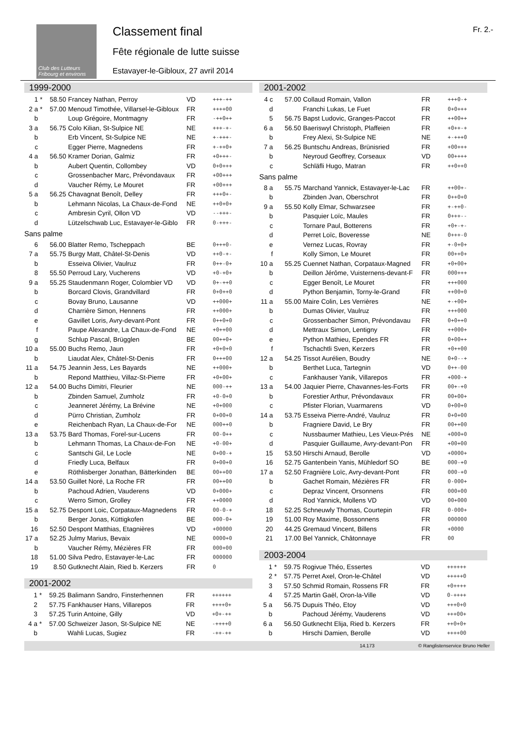Club des Lutteurs Fribourg et environs
Classement final
Fête régionale de lutte suisse
Estavayer-le-Gibloux, 27 avril 2014
Fr. 2.-
1999-2000
| 1 | * | 58.50 | Francey Nathan, Perroy | VD | +++-++ |
| 2 a | * | 57.00 | Menoud Timothée, Villarsel-le-Gibloux | FR | ++++00 |
| b | | | Loup Grégoire, Montmagny | FR | -++0++ |
| 3 a | | 56.75 | Colo Kilian, St-Sulpice NE | NE | +++-+- |
| b | | | Erb Vincent, St-Sulpice NE | NE | +-+++- |
| c | | | Egger Pierre, Magnedens | FR | +-++0+ |
| 4 a | | 56.50 | Kramer Dorian, Galmiz | FR | +0+++- |
| b | | | Aubert Quentin, Collombey | VD | 0+0+++ |
| c | | | Grossenbacher Marc, Prévondavaux | FR | +00+++ |
| d | | | Vaucher Rémy, Le Mouret | FR | +00+++ |
| 5 a | | 56.25 | Chavagnat Benoît, Delley | FR | +++0+- |
| b | | | Lehmann Nicolas, La Chaux-de-Fond | NE | ++0+0+ |
| c | | | Ambresin Cyril, Ollon VD | VD | --+++- |
| d | | | Lützelschwab Luc, Estavayer-le-Giblo | FR | 0-+++- |
| Sans palme | | | | | |
| 6 | | 56.00 | Blatter Remo, Tscheppach | BE | 0+++0- |
| 7 a | | 55.75 | Burgy Matt, Châtel-St-Denis | VD | ++0-+- |
| b | | | Esseiva Olivier, Vaulruz | FR | 0++-0+ |
| 8 | | 55.50 | Perroud Lary, Vucherens | VD | +0-+0+ |
| 9 a | | 55.25 | Staudenmann Roger, Colombier VD | VD | 0+-++0 |
| b | | | Borcard Clovis, Grandvillard | FR | 0+0++0 |
| c | | | Bovay Bruno, Lausanne | VD | ++000+ |
| d | | | Charrière Simon, Hennens | FR | ++000+ |
| e | | | Gavillet Loris, Avry-devant-Pont | FR | 0++0+0 |
| f | | | Paupe Alexandre, La Chaux-de-Fond | NE | +0++00 |
| g | | | Schlup Pascal, Brügglen | BE | 00++0+ |
| 10 a | | 55.00 | Buchs Remo, Jaun | FR | +0+0+0 |
| b | | | Liaudat Alex, Châtel-St-Denis | FR | 0+++00 |
| 11 a | | 54.75 | Jeannin Jess, Les Bayards | NE | ++000+ |
| b | | | Repond Matthieu, Villaz-St-Pierre | FR | +0+00+ |
| 12 a | | 54.00 | Buchs Dimitri, Fleurier | NE | 000-++ |
| b | | | Zbinden Samuel, Zumholz | FR | +0-0+0 |
| c | | | Jeanneret Jérémy, La Brévine | NE | +0+000 |
| d | | | Pürro Christian, Zumholz | FR | 0+00+0 |
| e | | | Reichenbach Ryan, La Chaux-de-For | NE | 000++0 |
| 13 a | | 53.75 | Bard Thomas, Forel-sur-Lucens | FR | 00-0++ |
| b | | | Lehmann Thomas, La Chaux-de-Fon | NE | +0-00+ |
| c | | | Santschi Gil, Le Locle | NE | 0+00-+ |
| d | | | Friedly Luca, Belfaux | FR | 0+00+0 |
| e | | | Röthlisberger Jonathan, Bätterkinden | BE | 00++00 |
| 14 a | | 53.50 | Guillet Noré, La Roche FR | FR | 00++00 |
| b | | | Pachoud Adrien, Vauderens | VD | 0+000+ |
| c | | | Werro Simon, Grolley | FR | ++0000 |
| 15 a | | 52.75 | Despont Loic, Corpataux-Magnedens | FR | 00-0-+ |
| b | | | Berger Jonas, Küttigkofen | BE | 000-0+ |
| 16 | | 52.50 | Despont Matthias, Etagnières | VD | +00000 |
| 17 a | | 52.25 | Julmy Marius, Bevaix | NE | 0000+0 |
| b | | | Vaucher Rémy, Mézières FR | FR | 000+00 |
| 18 | | 51.00 | Silva Pedro, Estavayer-le-Lac | FR | 000000 |
| 19 | | 8.50 | Gutknecht Alain, Ried b. Kerzers | FR | 0 |
2001-2002
| 1 | * | 59.25 | Balimann Sandro, Finsterhennen | FR | ++++++ |
| 2 | | 57.75 | Fankhauser Hans, Villarepos | FR | ++++0+ |
| 3 | | 57.25 | Turin Antoine, Gilly | VD | +0+-++ |
| 4 a | * | 57.00 | Schweizer Jason, St-Sulpice NE | NE | -++++0 |
| b | | | Wahli Lucas, Sugiez | FR | -++-++ |
2001-2002
| 4 c | | 57.00 | Collaud Romain, Vallon | FR | +++0-+ |
| d | | | Franchi Lukas, Le Fuet | FR | 0+0+++ |
| 5 | | 56.75 | Bapst Ludovic, Granges-Paccot | FR | ++00++ |
| 6 a | | 56.50 | Baeriswyl Christoph, Plaffeien | FR | +0++-+ |
| b | | | Frey Alexi, St-Sulpice NE | NE | +-+++0 |
| 7 a | | 56.25 | Buntschu Andreas, Brünisried | FR | +00+++ |
| b | | | Neyroud Geoffrey, Corseaux | VD | 00++++ |
| c | | | Schläfli Hugo, Matran | FR | ++0++0 |
| Sans palme | | | | | |
| 8 a | | 55.75 | Marchand Yannick, Estavayer-le-Lac | FR | ++00+- |
| b | | | Zbinden Jvan, Oberschrot | FR | 0++0+0 |
| 9 a | | 55.50 | Kolly Elmar, Schwarzsee | FR | +-++0- |
| b | | | Pasquier Loïc, Maules | FR | 0+++-- |
| c | | | Tornare Paul, Botterens | FR | +0+-+- |
| d | | | Perret Loïc, Boveresse | NE | 0+++-0 |
| e | | | Vernez Lucas, Rovray | FR | +-0+0+ |
| f | | | Kolly Simon, Le Mouret | FR | 00++0+ |
| 10 a | | 55.25 | Cuennet Nathan, Corpataux-Magned | FR | +0+00+ |
| b | | | Deillon Jérôme, Vuisternens-devant-F | FR | 000+++ |
| c | | | Egger Benoît, Le Mouret | FR | +++000 |
| d | | | Python Benjamin, Torny-le-Grand | FR | ++00+0 |
| 11 a | | 55.00 | Maire Colin, Les Verrières | NE | +-+00+ |
| b | | | Dumas Olivier, Vaulruz | FR | +++000 |
| c | | | Grossenbacher Simon, Prévondavau | FR | 0+0++0 |
| d | | | Mettraux Simon, Lentigny | FR | ++000+ |
| e | | | Python Mathieu, Ependes FR | FR | 0+00++ |
| f | | | Tschachtli Sven, Kerzers | FR | +0++00 |
| 12 a | | 54.25 | Tissot Aurélien, Boudry | NE | 0+0--+ |
| b | | | Berthet Luca, Tartegnin | VD | 0++-00 |
| c | | | Fankhauser Yanik, Villarepos | FR | +000-+ |
| 13 a | | 54.00 | Jaquier Pierre, Chavannes-les-Forts | FR | 00+-+0 |
| b | | | Forestier Arthur, Prévondavaux | FR | 00+00+ |
| c | | | Pfister Florian, Vuarmarens | VD | 0+00+0 |
| 14 a | | 53.75 | Esseiva Pierre-André, Vaulruz | FR | 0+0+00 |
| b | | | Fragniere David, Le Bry | FR | 00++00 |
| c | | | Nussbaumer Mathieu, Les Vieux-Prés | NE | +000+0 |
| d | | | Pasquier Guillaume, Avry-devant-Pon | FR | +00+00 |
| 15 | | 53.50 | Hirschi Arnaud, Berolle | VD | +0000+ |
| 16 | | 52.75 | Gantenbein Yanis, Mühledorf SO | BE | 000-+0 |
| 17 a | | 52.50 | Fragnière Loïc, Avry-devant-Pont | FR | 000-+0 |
| b | | | Gachet Romain, Mézières FR | FR | 0-000+ |
| c | | | Depraz Vincent, Orsonnens | FR | 000+00 |
| d | | | Rod Yannick, Mollens VD | VD | 00+000 |
| 18 | | 52.25 | Schneuwly Thomas, Courtepin | FR | 0-000+ |
| 19 | | 51.00 | Roy Maxime, Bossonnens | FR | 000000 |
| 20 | | 44.25 | Gremaud Vincent, Billens | FR | +0000 |
| 21 | | 17.00 | Bel Yannick, Châtonnaye | FR | 00 |
2003-2004
| 1 | * | 59.75 | Rogivue Théo, Essertes | VD | ++++++ |
| 2 | * | 57.75 | Perret Axel, Oron-le-Châtel | VD | +++++0 |
| 3 | | 57.50 | Schmid Romain, Rossens FR | FR | +0++++ |
| 4 | | 57.25 | Martin Gaël, Oron-la-Ville | VD | 0-++++ |
| 5 a | | 56.75 | Dupuis Théo, Etoy | VD | +++0+0 |
| b | | | Pachoud Jérémy, Vauderens | VD | +++00+ |
| 6 a | | 56.50 | Gutknecht Elija, Ried b. Kerzers | FR | ++0+0+ |
| b | | | Hirschi Damien, Berolle | VD | ++++00 |
14.173 © Ranglistenservice Bruno Heller